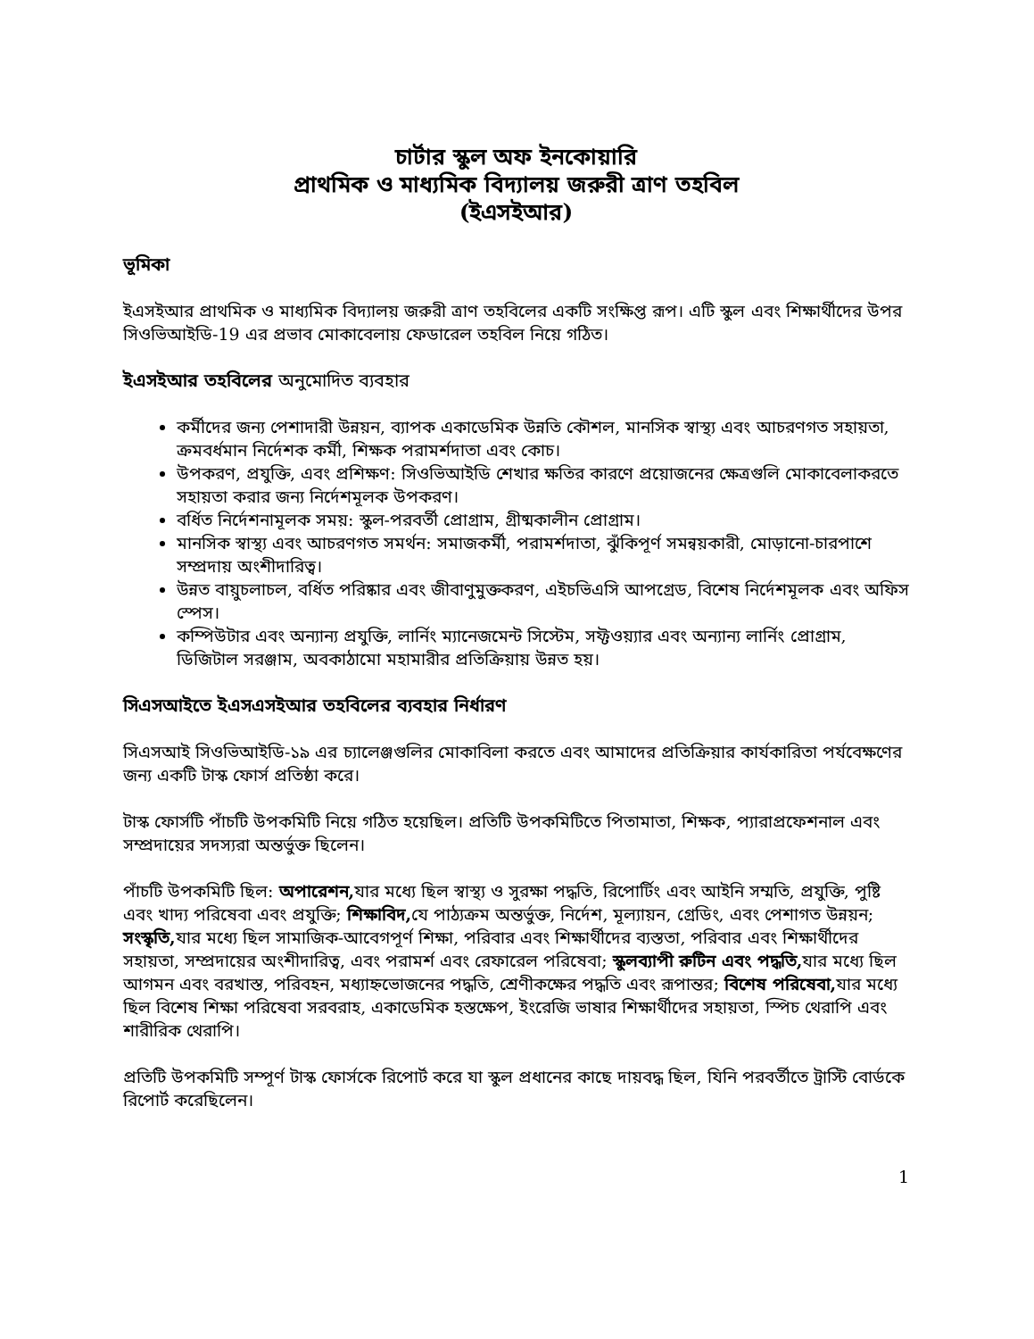চার্টার স্কুল অফ ইনকোয়ারি
প্রাথমিক ও মাধ্যমিক বিদ্যালয় জরুরী ত্রাণ তহবিল
(ইএসইআর)
ভূমিকা
ইএসইআর প্রাথমিক ও মাধ্যমিক বিদ্যালয় জরুরী ত্রাণ তহবিলের একটি সংক্ষিপ্ত রূপ। এটি স্কুল এবং শিক্ষার্থীদের উপর সিওভিআইডি-19 এর প্রভাব মোকাবেলায় ফেডারেল তহবিল নিয়ে গঠিত।
ইএসইআর তহবিলের অনুমোদিত ব্যবহার
কর্মীদের জন্য পেশাদারী উন্নয়ন, ব্যাপক একাডেমিক উন্নতি কৌশল, মানসিক স্বাস্থ্য এবং আচরণগত সহায়তা, ক্রমবর্ধমান নির্দেশক কর্মী, শিক্ষক পরামর্শদাতা এবং কোচ।
উপকরণ, প্রযুক্তি, এবং প্রশিক্ষণ: সিওভিআইডি শেখার ক্ষতির কারণে প্রয়োজনের ক্ষেত্রগুলি মোকাবেলাকরতে সহায়তা করার জন্য নির্দেশমূলক উপকরণ।
বর্ধিত নির্দেশনামূলক সময়: স্কুল-পরবর্তী প্রোগ্রাম, গ্রীষ্মকালীন প্রোগ্রাম।
মানসিক স্বাস্থ্য এবং আচরণগত সমর্থন: সমাজকর্মী, পরামর্শদাতা, ঝুঁকিপূর্ণ সমন্বয়কারী, মোড়ানো-চারপাশে সম্প্রদায় অংশীদারিত্ব।
উন্নত বায়ুচলাচল, বর্ধিত পরিষ্কার এবং জীবাণুমুক্তকরণ, এইচভিএসি আপগ্রেড, বিশেষ নির্দেশমূলক এবং অফিস স্পেস।
কম্পিউটার এবং অন্যান্য প্রযুক্তি, লার্নিং ম্যানেজমেন্ট সিস্টেম, সফ্টওয়্যার এবং অন্যান্য লার্নিং প্রোগ্রাম, ডিজিটাল সরঞ্জাম, অবকাঠামো মহামারীর প্রতিক্রিয়ায় উন্নত হয়।
সিএসআইতে ইএসএসইআর তহবিলের ব্যবহার নির্ধারণ
সিএসআই সিওভিআইডি-১৯ এর চ্যালেঞ্জগুলির মোকাবিলা করতে এবং আমাদের প্রতিক্রিয়ার কার্যকারিতা পর্যবেক্ষণের জন্য একটি টাস্ক ফোর্স প্রতিষ্ঠা করে।
টাস্ক ফোর্সটি পাঁচটি উপকমিটি নিয়ে গঠিত হয়েছিল। প্রতিটি উপকমিটিতে পিতামাতা, শিক্ষক, প্যারাপ্রফেশনাল এবং সম্প্রদায়ের সদস্যরা অন্তর্ভুক্ত ছিলেন।
পাঁচটি উপকমিটি ছিল: অপারেশন, যার মধ্যে ছিল স্বাস্থ্য ও সুরক্ষা পদ্ধতি, রিপোর্টিং এবং আইনি সম্মতি, প্রযুক্তি, পুষ্টি এবং খাদ্য পরিষেবা এবং প্রযুক্তি; শিক্ষাবিদ, যে পাঠ্যক্রম অন্তর্ভুক্ত, নির্দেশ, মূল্যায়ন, গ্রেডিং, এবং পেশাগত উন্নয়ন; সংস্কৃতি, যার মধ্যে ছিল সামাজিক-আবেগপূর্ণ শিক্ষা, পরিবার এবং শিক্ষার্থীদের ব্যস্ততা, পরিবার এবং শিক্ষার্থীদের সহায়তা, সম্প্রদায়ের অংশীদারিত্ব, এবং পরামর্শ এবং রেফারেল পরিষেবা; স্কুলব্যাপী রুটিন এবং পদ্ধতি, যার মধ্যে ছিল আগমন এবং বরখাস্ত, পরিবহন, মধ্যাহ্নভোজনের পদ্ধতি, শ্রেণীকক্ষের পদ্ধতি এবং রূপান্তর; বিশেষ পরিষেবা, যার মধ্যে ছিল বিশেষ শিক্ষা পরিষেবা সরবরাহ, একাডেমিক হস্তক্ষেপ, ইংরেজি ভাষার শিক্ষার্থীদের সহায়তা, স্পিচ থেরাপি এবং শারীরিক থেরাপি।
প্রতিটি উপকমিটি সম্পূর্ণ টাস্ক ফোর্সকে রিপোর্ট করে যা স্কুল প্রধানের কাছে দায়বদ্ধ ছিল, যিনি পরবর্তীতে ট্রাস্টি বোর্ডকে রিপোর্ট করেছিলেন।
1